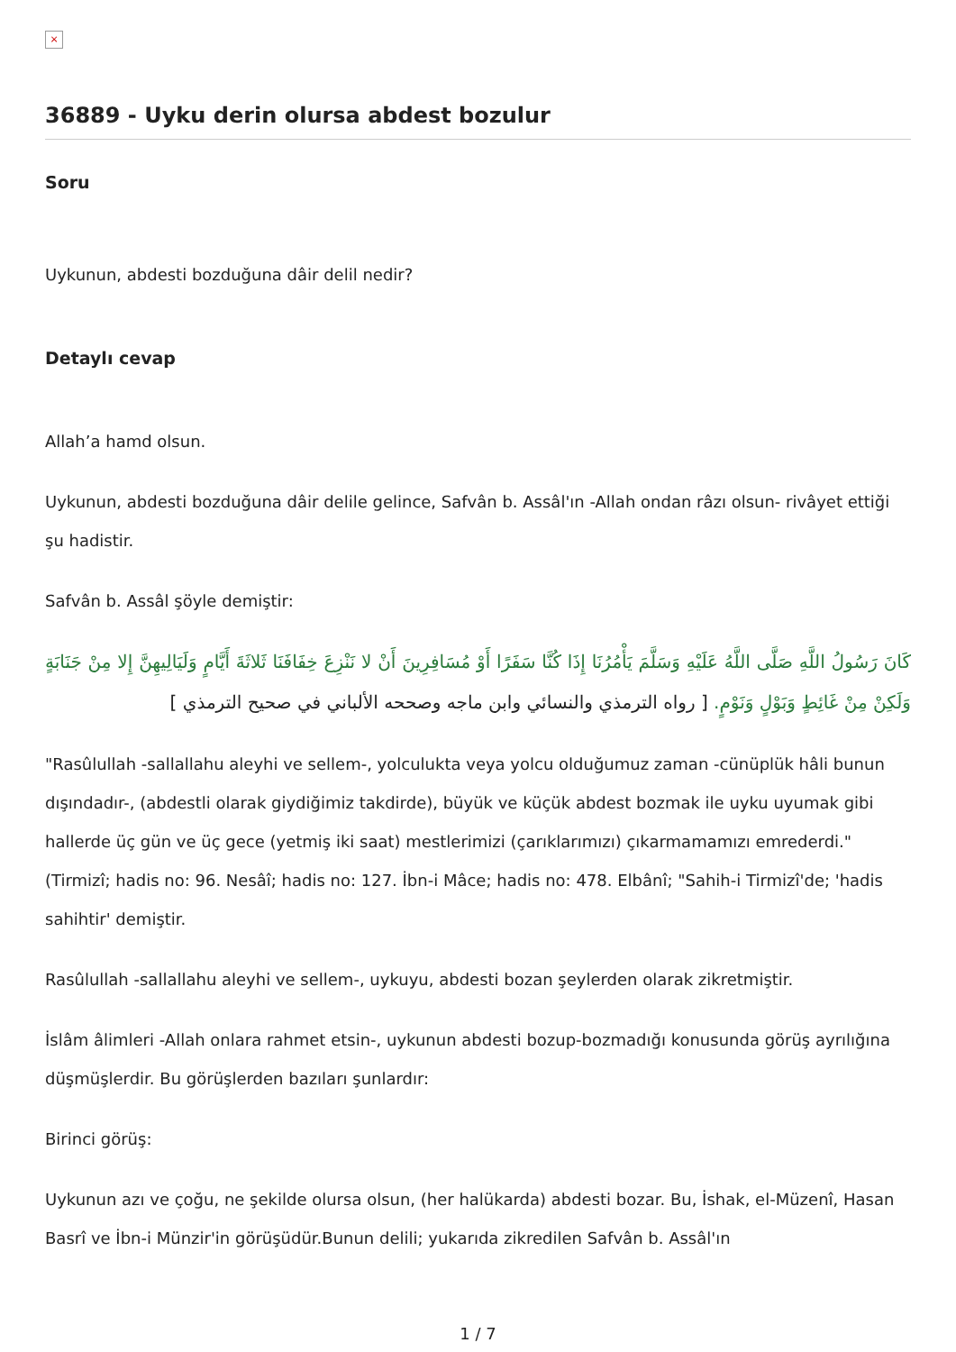×
36889 - Uyku derin olursa abdest bozulur
Soru
Uykunun, abdesti bozduğuna dâir delil nedir?
Detaylı cevap
Allah’a hamd olsun.
Uykunun, abdesti bozduğuna dâir delile gelince, Safvân b. Assâl'ın -Allah ondan râzı olsun- rivâyet ettiği şu hadistir.
Safvân b. Assâl şöyle demiştir:
كَانَ رَسُولُ اللَّهِ صَلَّى اللَّهُ عَلَيْهِ وَسَلَّمَ يَأْمُرُنَا إِذَا كُنَّا سَفَرًا أَوْ مُسَافِرِينَ أَنْ لا نَنْزِعَ خِفَافَنَا ثَلاثَةَ أَيَّامٍ وَلَيَالِيهِنَّ إِلا مِنْ جَنَابَةٍ وَلَكِنْ مِنْ غَائِطٍ وَبَوْلٍ وَنَوْمٍ. [ رواه الترمذي والنسائي وابن ماجه وصححه الألباني في صحيح الترمذي ]
"Rasûlullah -sallallahu aleyhi ve sellem-, yolculukta veya yolcu olduğumuz zaman -cünüplük hâli bunun dışındadır-, (abdestli olarak giydiğimiz takdirde), büyük ve küçük abdest bozmak ile uyku uyumak gibi hallerde üç gün ve üç gece (yetmiş iki saat) mestlerimizi (çarıklarımızı) çıkarmamamızı emrederdi." (Tirmizî; hadis no: 96. Nesâî; hadis no: 127. İbn-i Mâce; hadis no: 478. Elbânî; "Sahih-i Tirmizî'de; 'hadis sahihtir' demiştir.
Rasûlullah -sallallahu aleyhi ve sellem-, uykuyu, abdesti bozan şeylerden olarak zikretmiştir.
İslâm âlimleri -Allah onlara rahmet etsin-, uykunun abdesti bozup-bozmadığı konusunda görüş ayrılığına düşmüşlerdir. Bu görüşlerden bazıları şunlardır:
Birinci görüş:
Uykunun azı ve çoğu, ne şekilde olursa olsun, (her halükarda) abdesti bozar. Bu, İshak, el-Müzenî, Hasan Basrî ve İbn-i Münzir'in görüşüdür.Bunun delili; yukarıda zikredilen Safvân b. Assâl'ın
1 / 7